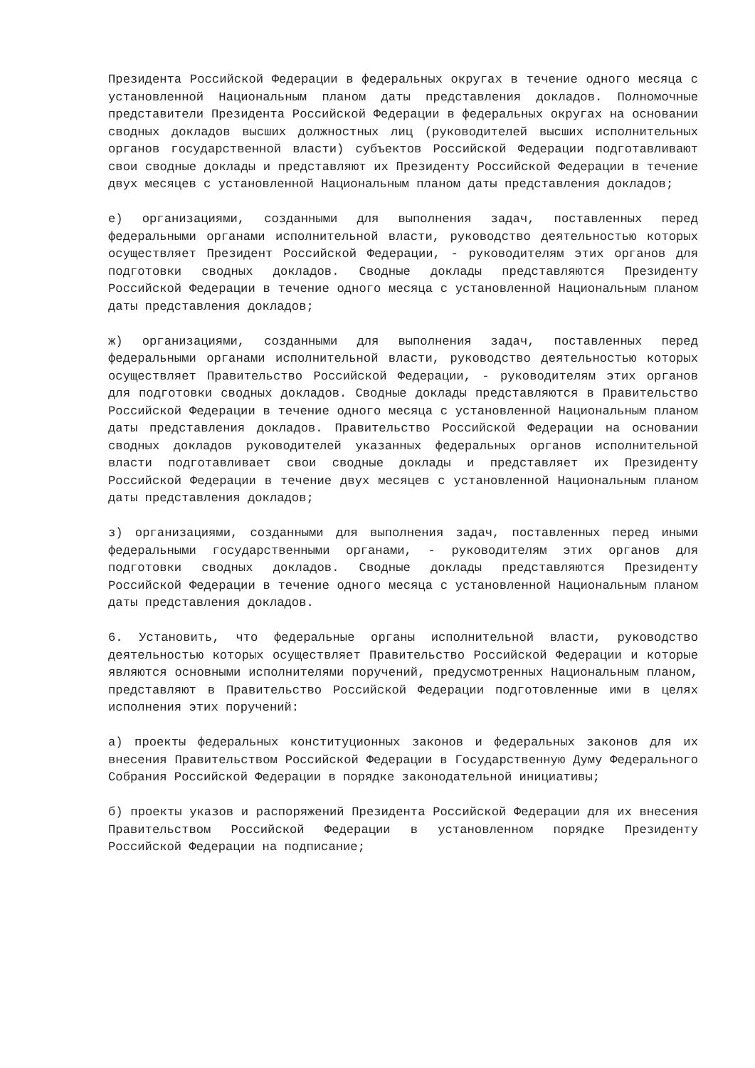Президента Российской Федерации в федеральных округах в течение одного месяца с установленной Национальным планом даты представления докладов. Полномочные представители Президента Российской Федерации в федеральных округах на основании сводных докладов высших должностных лиц (руководителей высших исполнительных органов государственной власти) субъектов Российской Федерации подготавливают свои сводные доклады и представляют их Президенту Российской Федерации в течение двух месяцев с установленной Национальным планом даты представления докладов;
е) организациями, созданными для выполнения задач, поставленных перед федеральными органами исполнительной власти, руководство деятельностью которых осуществляет Президент Российской Федерации, - руководителям этих органов для подготовки сводных докладов. Сводные доклады представляются Президенту Российской Федерации в течение одного месяца с установленной Национальным планом даты представления докладов;
ж) организациями, созданными для выполнения задач, поставленных перед федеральными органами исполнительной власти, руководство деятельностью которых осуществляет Правительство Российской Федерации, - руководителям этих органов для подготовки сводных докладов. Сводные доклады представляются в Правительство Российской Федерации в течение одного месяца с установленной Национальным планом даты представления докладов. Правительство Российской Федерации на основании сводных докладов руководителей указанных федеральных органов исполнительной власти подготавливает свои сводные доклады и представляет их Президенту Российской Федерации в течение двух месяцев с установленной Национальным планом даты представления докладов;
з) организациями, созданными для выполнения задач, поставленных перед иными федеральными государственными органами, - руководителям этих органов для подготовки сводных докладов. Сводные доклады представляются Президенту Российской Федерации в течение одного месяца с установленной Национальным планом даты представления докладов.
6. Установить, что федеральные органы исполнительной власти, руководство деятельностью которых осуществляет Правительство Российской Федерации и которые являются основными исполнителями поручений, предусмотренных Национальным планом, представляют в Правительство Российской Федерации подготовленные ими в целях исполнения этих поручений:
а) проекты федеральных конституционных законов и федеральных законов для их внесения Правительством Российской Федерации в Государственную Думу Федерального Собрания Российской Федерации в порядке законодательной инициативы;
б) проекты указов и распоряжений Президента Российской Федерации для их внесения Правительством Российской Федерации в установленном порядке Президенту Российской Федерации на подписание;